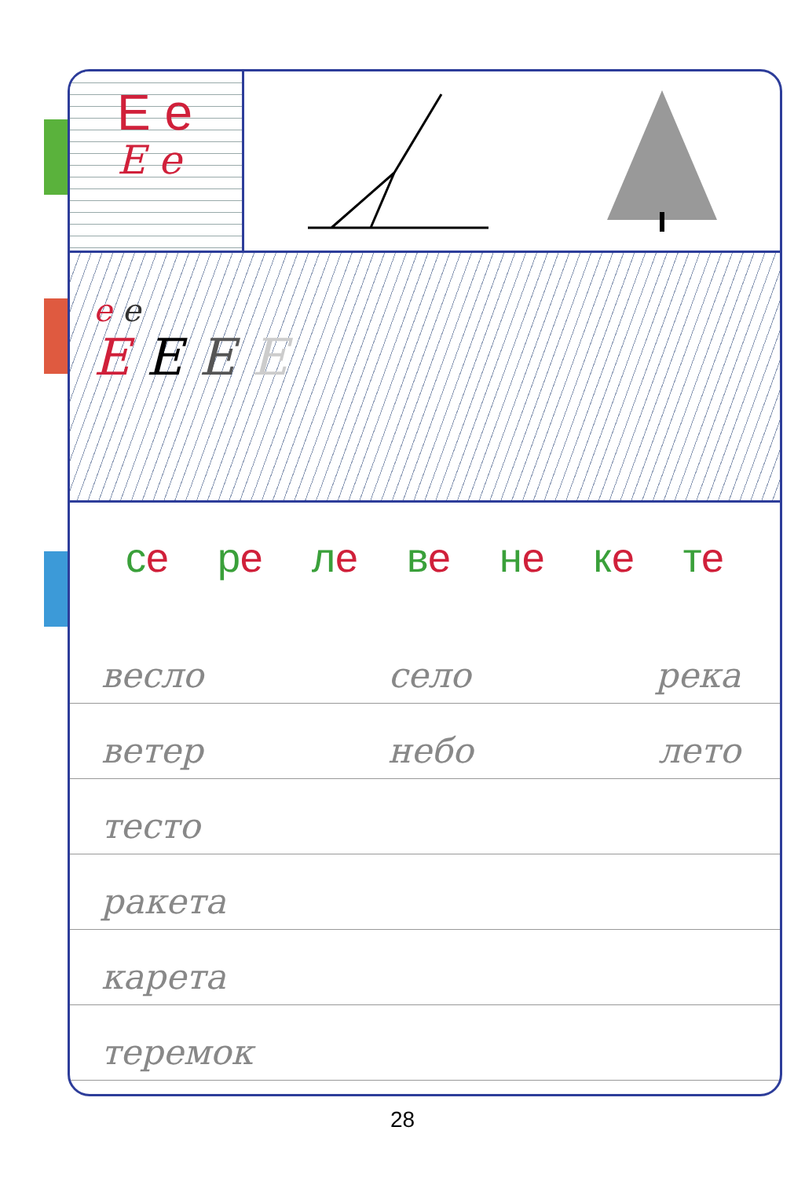Е е
Е е
е е
Е Е Е Е
се ре ле ве не ке те
весло село река
ветер небо лето
тесто
ракета
карета
теремок
28